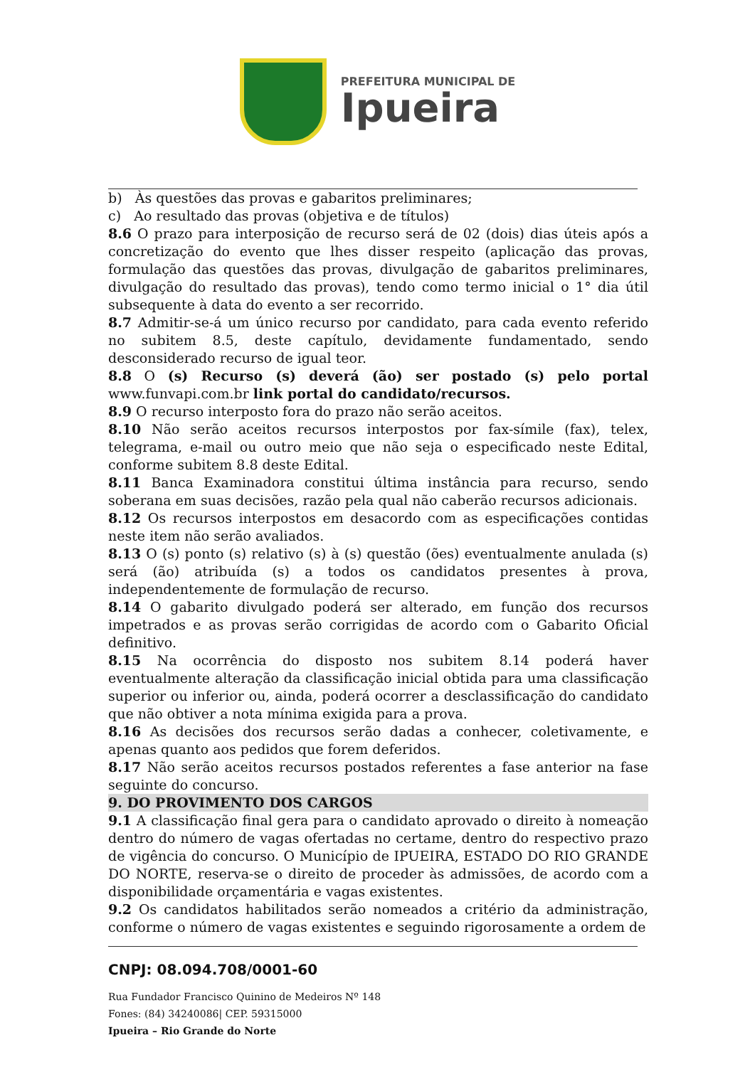PREFEITURA MUNICIPAL DE
Ipueira
b) Às questões das provas e gabaritos preliminares;
c) Ao resultado das provas (objetiva e de títulos)
8.6 O prazo para interposição de recurso será de 02 (dois) dias úteis após a concretização do evento que lhes disser respeito (aplicação das provas, formulação das questões das provas, divulgação de gabaritos preliminares, divulgação do resultado das provas), tendo como termo inicial o 1° dia útil subsequente à data do evento a ser recorrido.
8.7 Admitir-se-á um único recurso por candidato, para cada evento referido no subitem 8.5, deste capítulo, devidamente fundamentado, sendo desconsiderado recurso de igual teor.
8.8 O (s) Recurso (s) deverá (ão) ser postado (s) pelo portal www.funvapi.com.br link portal do candidato/recursos.
8.9 O recurso interposto fora do prazo não serão aceitos.
8.10 Não serão aceitos recursos interpostos por fax-símile (fax), telex, telegrama, e-mail ou outro meio que não seja o especificado neste Edital, conforme subitem 8.8 deste Edital.
8.11 Banca Examinadora constitui última instância para recurso, sendo soberana em suas decisões, razão pela qual não caberão recursos adicionais.
8.12 Os recursos interpostos em desacordo com as especificações contidas neste item não serão avaliados.
8.13 O (s) ponto (s) relativo (s) à (s) questão (ões) eventualmente anulada (s) será (ão) atribuída (s) a todos os candidatos presentes à prova, independentemente de formulação de recurso.
8.14 O gabarito divulgado poderá ser alterado, em função dos recursos impetrados e as provas serão corrigidas de acordo com o Gabarito Oficial definitivo.
8.15 Na ocorrência do disposto nos subitem 8.14 poderá haver eventualmente alteração da classificação inicial obtida para uma classificação superior ou inferior ou, ainda, poderá ocorrer a desclassificação do candidato que não obtiver a nota mínima exigida para a prova.
8.16 As decisões dos recursos serão dadas a conhecer, coletivamente, e apenas quanto aos pedidos que forem deferidos.
8.17 Não serão aceitos recursos postados referentes a fase anterior na fase seguinte do concurso.
9. DO PROVIMENTO DOS CARGOS
9.1 A classificação final gera para o candidato aprovado o direito à nomeação dentro do número de vagas ofertadas no certame, dentro do respectivo prazo de vigência do concurso. O Município de IPUEIRA, ESTADO DO RIO GRANDE DO NORTE, reserva-se o direito de proceder às admissões, de acordo com a disponibilidade orçamentária e vagas existentes.
9.2 Os candidatos habilitados serão nomeados a critério da administração, conforme o número de vagas existentes e seguindo rigorosamente a ordem de
CNPJ: 08.094.708/0001-60
Rua Fundador Francisco Quinino de Medeiros Nº 148
Fones: (84) 34240086| CEP. 59315000
Ipueira – Rio Grande do Norte